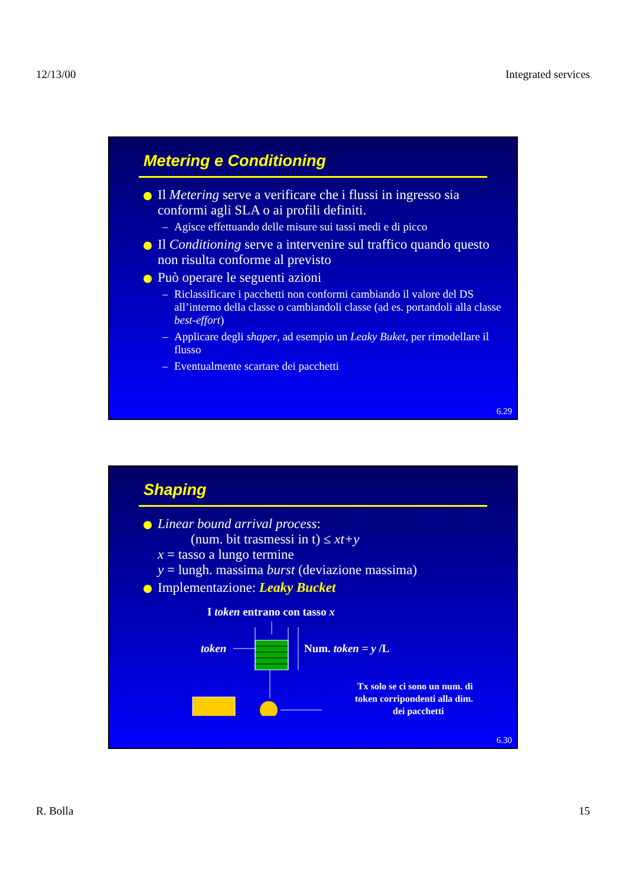12/13/00 Integrated services
Metering e Conditioning
Il Metering serve a verificare che i flussi in ingresso sia conformi agli SLA o ai profili definiti.
– Agisce effettuando delle misure sui tassi medi e di picco
Il Conditioning serve a intervenire sul traffico quando questo non risulta conforme al previsto
Può operare le seguenti azioni
– Riclassificare i pacchetti non conformi cambiando il valore del DS all’interno della classe o cambiandoli classe (ad es. portandoli alla classe best-effort)
– Applicare degli shaper, ad esempio un Leaky Buket, per rimodellare il flusso
– Eventualmente scartare dei pacchetti
6.29
Shaping
Linear bound arrival process:
(num. bit trasmessi in t) ≤ xt+y
x = tasso a lungo termine
y = lungh. massima burst (deviazione massima)
Implementazione: Leaky Bucket
I token entrano con tasso x
token
Num. token = y /L
Tx solo se ci sono un num. di
token corripondenti alla dim.
dei pacchetti
6.30
R. Bolla 15